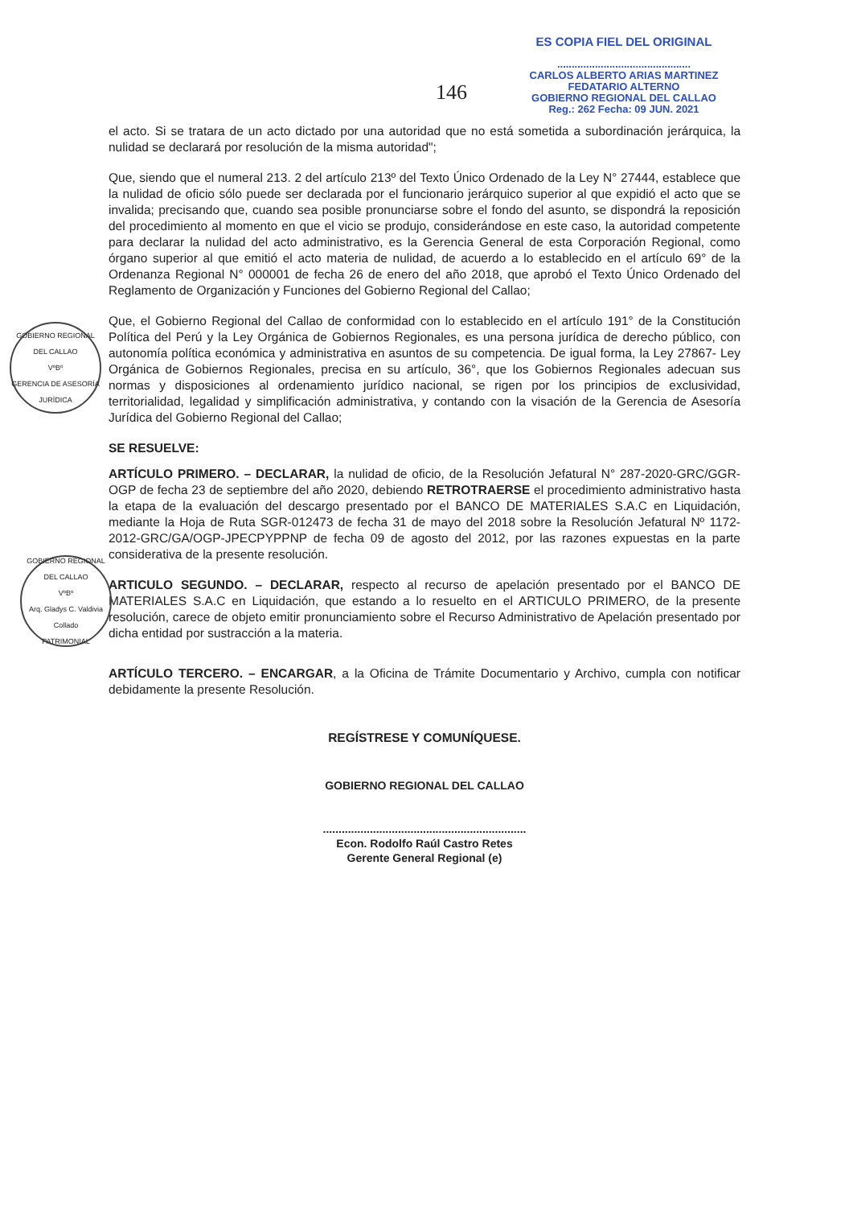GOBIERNO REGIONAL DEL CALLAO
VºBº
GERENCIA DE ASESORÍA JURÍDICA
GOBIERNO REGIONAL DEL CALLAO
VºBº
Arq. Gladys C. Valdivia Collado
PATRIMONIAL
146
ES COPIA FIEL DEL ORIGINAL
..............................................
CARLOS ALBERTO ARIAS MARTINEZ
FEDATARIO ALTERNO
GOBIERNO REGIONAL DEL CALLAO
Reg.: 262 Fecha: 09 JUN. 2021
el acto. Si se tratara de un acto dictado por una autoridad que no está sometida a subordinación jerárquica, la nulidad se declarará por resolución de la misma autoridad";
Que, siendo que el numeral 213. 2 del artículo 213º del Texto Único Ordenado de la Ley N° 27444, establece que la nulidad de oficio sólo puede ser declarada por el funcionario jerárquico superior al que expidió el acto que se invalida; precisando que, cuando sea posible pronunciarse sobre el fondo del asunto, se dispondrá la reposición del procedimiento al momento en que el vicio se produjo, considerándose en este caso, la autoridad competente para declarar la nulidad del acto administrativo, es la Gerencia General de esta Corporación Regional, como órgano superior al que emitió el acto materia de nulidad, de acuerdo a lo establecido en el artículo 69° de la Ordenanza Regional N° 000001 de fecha 26 de enero del año 2018, que aprobó el Texto Único Ordenado del Reglamento de Organización y Funciones del Gobierno Regional del Callao;
Que, el Gobierno Regional del Callao de conformidad con lo establecido en el artículo 191° de la Constitución Política del Perú y la Ley Orgánica de Gobiernos Regionales, es una persona jurídica de derecho público, con autonomía política económica y administrativa en asuntos de su competencia. De igual forma, la Ley 27867- Ley Orgánica de Gobiernos Regionales, precisa en su artículo, 36°, que los Gobiernos Regionales adecuan sus normas y disposiciones al ordenamiento jurídico nacional, se rigen por los principios de exclusividad, territorialidad, legalidad y simplificación administrativa, y contando con la visación de la Gerencia de Asesoría Jurídica del Gobierno Regional del Callao;
SE RESUELVE:
ARTÍCULO PRIMERO. – DECLARAR, la nulidad de oficio, de la Resolución Jefatural N° 287-2020-GRC/GGR-OGP de fecha 23 de septiembre del año 2020, debiendo RETROTRAERSE el procedimiento administrativo hasta la etapa de la evaluación del descargo presentado por el BANCO DE MATERIALES S.A.C en Liquidación, mediante la Hoja de Ruta SGR-012473 de fecha 31 de mayo del 2018 sobre la Resolución Jefatural Nº 1172-2012-GRC/GA/OGP-JPECPYPPNP de fecha 09 de agosto del 2012, por las razones expuestas en la parte considerativa de la presente resolución.
ARTICULO SEGUNDO. – DECLARAR, respecto al recurso de apelación presentado por el BANCO DE MATERIALES S.A.C en Liquidación, que estando a lo resuelto en el ARTICULO PRIMERO, de la presente resolución, carece de objeto emitir pronunciamiento sobre el Recurso Administrativo de Apelación presentado por dicha entidad por sustracción a la materia.
ARTÍCULO TERCERO. – ENCARGAR, a la Oficina de Trámite Documentario y Archivo, cumpla con notificar debidamente la presente Resolución.
REGÍSTRESE Y COMUNÍQUESE.
GOBIERNO REGIONAL DEL CALLAO
.................................................................
Econ. Rodolfo Raúl Castro Retes
Gerente General Regional (e)